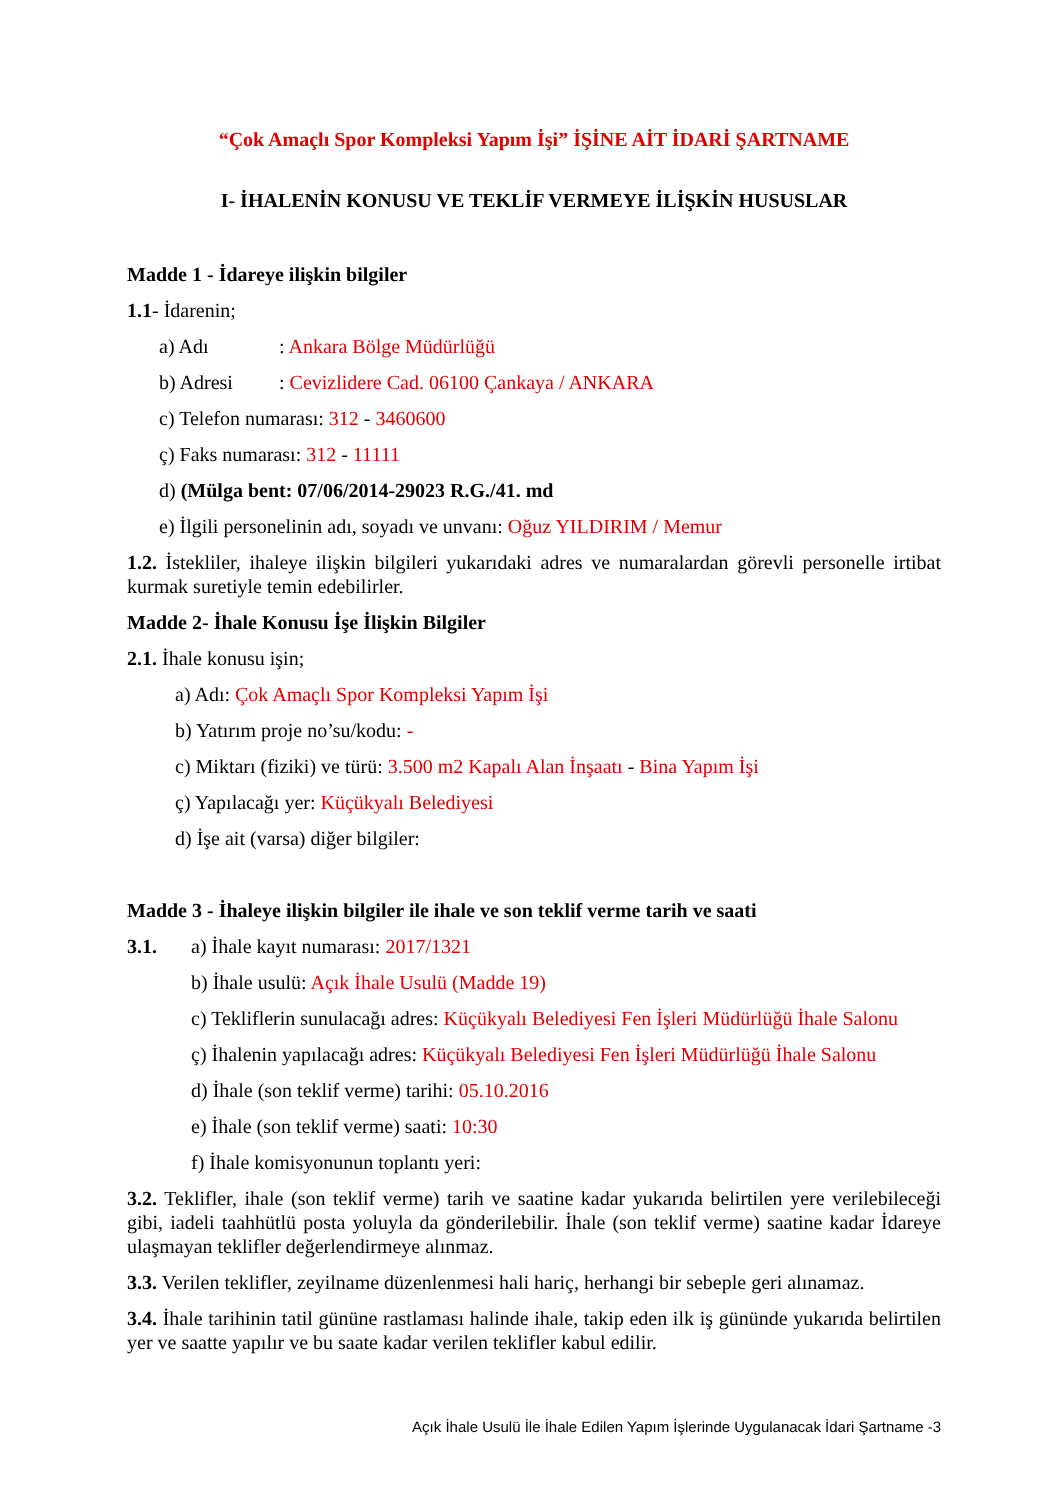“Çok Amaçlı Spor Kompleksi Yapım İşi” İŞİNE AİT İDARİ ŞARTNAME
I- İHALENİN KONUSU VE TEKLİF VERMEYE İLİŞKİN HUSUSLAR
Madde 1 - İdareye ilişkin bilgiler
1.1- İdarenin;
a) Adı: Ankara Bölge Müdürlüğü
b) Adresi: Cevizlidere Cad. 06100 Çankaya / ANKARA
c) Telefon numarası: 312 - 3460600
ç) Faks numarası: 312 - 11111
d) (Mülga bent: 07/06/2014-29023 R.G./41. md
e) İlgili personelinin adı, soyadı ve unvanı: Oğuz YILDIRIM / Memur
1.2. İstekliler, ihaleye ilişkin bilgileri yukarıdaki adres ve numaralardan görevli personelle irtibat kurmak suretiyle temin edebilirler.
Madde 2- İhale Konusu İşe İlişkin Bilgiler
2.1. İhale konusu işin;
a) Adı: Çok Amaçlı Spor Kompleksi Yapım İşi
b) Yatırım proje no’su/kodu: -
c) Miktarı (fiziki) ve türü: 3.500 m2 Kapalı Alan İnşaatı - Bina Yapım İşi
ç) Yapılacağı yer: Küçükyalı Belediyesi
d) İşe ait (varsa) diğer bilgiler:
Madde 3 - İhaleye ilişkin bilgiler ile ihale ve son teklif verme tarih ve saati
3.1. a) İhale kayıt numarası: 2017/1321
b) İhale usulü: Açık İhale Usulü (Madde 19)
c) Tekliflerin sunulacağı adres: Küçükyalı Belediyesi Fen İşleri Müdürlüğü İhale Salonu
ç) İhalenin yapılacağı adres: Küçükyalı Belediyesi Fen İşleri Müdürlüğü İhale Salonu
d) İhale (son teklif verme) tarihi: 05.10.2016
e) İhale (son teklif verme) saati: 10:30
f) İhale komisyonunun toplantı yeri:
3.2. Teklifler, ihale (son teklif verme) tarih ve saatine kadar yukarıda belirtilen yere verilebileceği gibi, iadeli taahhütlü posta yoluyla da gönderilebilir. İhale (son teklif verme) saatine kadar İdareye ulaşmayan teklifler değerlendirmeye alınmaz.
3.3. Verilen teklifler, zeyilname düzenlenmesi hali hariç, herhangi bir sebeple geri alınamaz.
3.4. İhale tarihinin tatil gününe rastlaması halinde ihale, takip eden ilk iş gününde yukarıda belirtilen yer ve saatte yapılır ve bu saate kadar verilen teklifler kabul edilir.
Açık İhale Usulü İle İhale Edilen Yapım İşlerinde Uygulanacak İdari Şartname -3